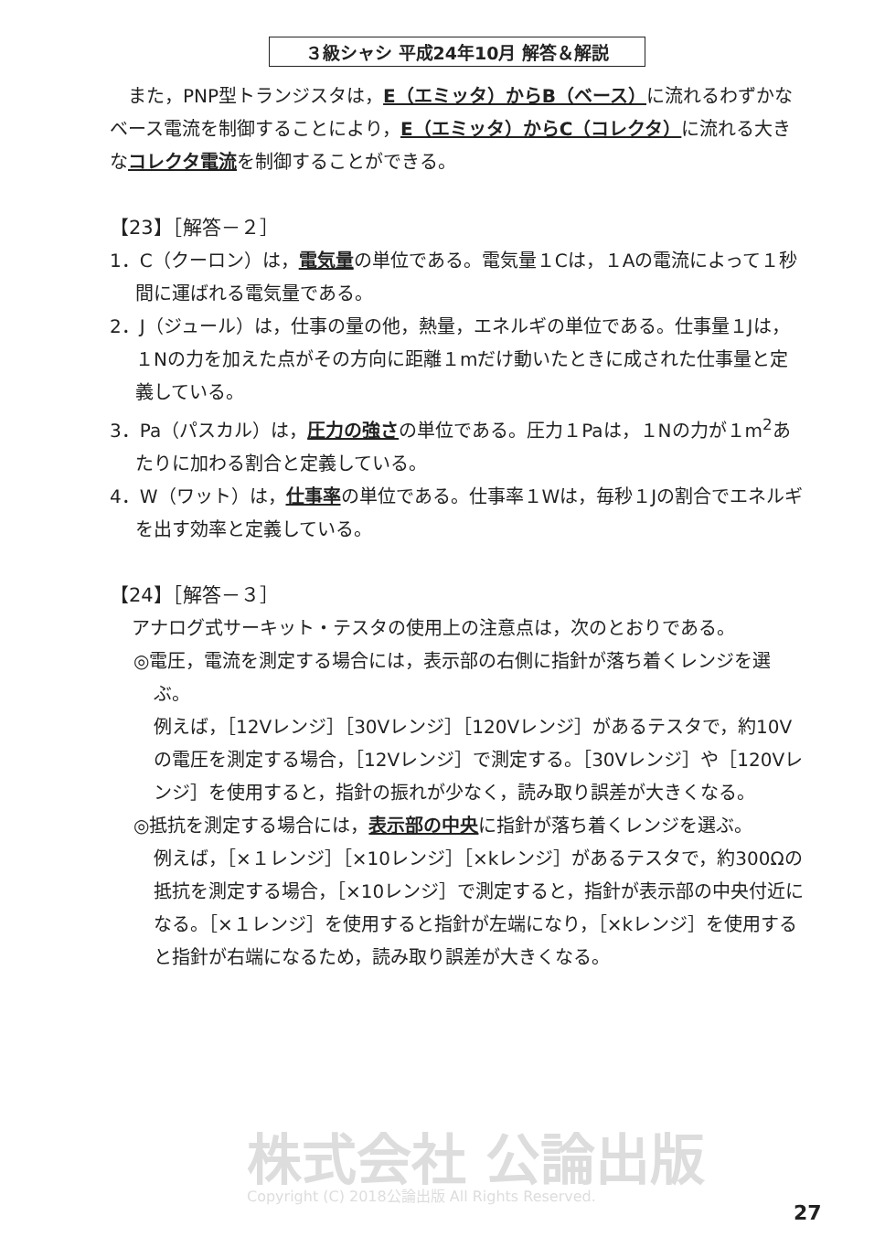３級シャシ 平成24年10月 解答＆解説
また，PNP型トランジスタは，E（エミッタ）からB（ベース）に流れるわずかなベース電流を制御することにより，E（エミッタ）からC（コレクタ）に流れる大きなコレクタ電流を制御することができる。
【23】［解答－２］
1．C（クーロン）は，電気量の単位である。電気量１Cは，１Aの電流によって１秒間に運ばれる電気量である。
2．J（ジュール）は，仕事の量の他，熱量，エネルギの単位である。仕事量１Jは，１Nの力を加えた点がその方向に距離１mだけ動いたときに成された仕事量と定義している。
3．Pa（パスカル）は，圧力の強さの単位である。圧力１Paは，１Nの力が１m<sup>2</sup>あたりに加わる割合と定義している。
4．W（ワット）は，仕事率の単位である。仕事率１Wは，毎秒１Jの割合でエネルギを出す効率と定義している。
【24】［解答－３］
アナログ式サーキット・テスタの使用上の注意点は，次のとおりである。
◎電圧，電流を測定する場合には，表示部の右側に指針が落ち着くレンジを選ぶ。
例えば，［12Vレンジ］［30Vレンジ］［120Vレンジ］があるテスタで，約10Vの電圧を測定する場合，［12Vレンジ］で測定する。［30Vレンジ］や［120Vレンジ］を使用すると，指針の振れが少なく，読み取り誤差が大きくなる。
◎抵抗を測定する場合には，表示部の中央に指針が落ち着くレンジを選ぶ。
例えば，［×１レンジ］［×10レンジ］［×kレンジ］があるテスタで，約300Ωの抵抗を測定する場合，［×10レンジ］で測定すると，指針が表示部の中央付近になる。［×１レンジ］を使用すると指針が左端になり，［×kレンジ］を使用すると指針が右端になるため，読み取り誤差が大きくなる。
株式会社 公論出版
Copyright (C) 2018公論出版 All Rights Reserved.
27